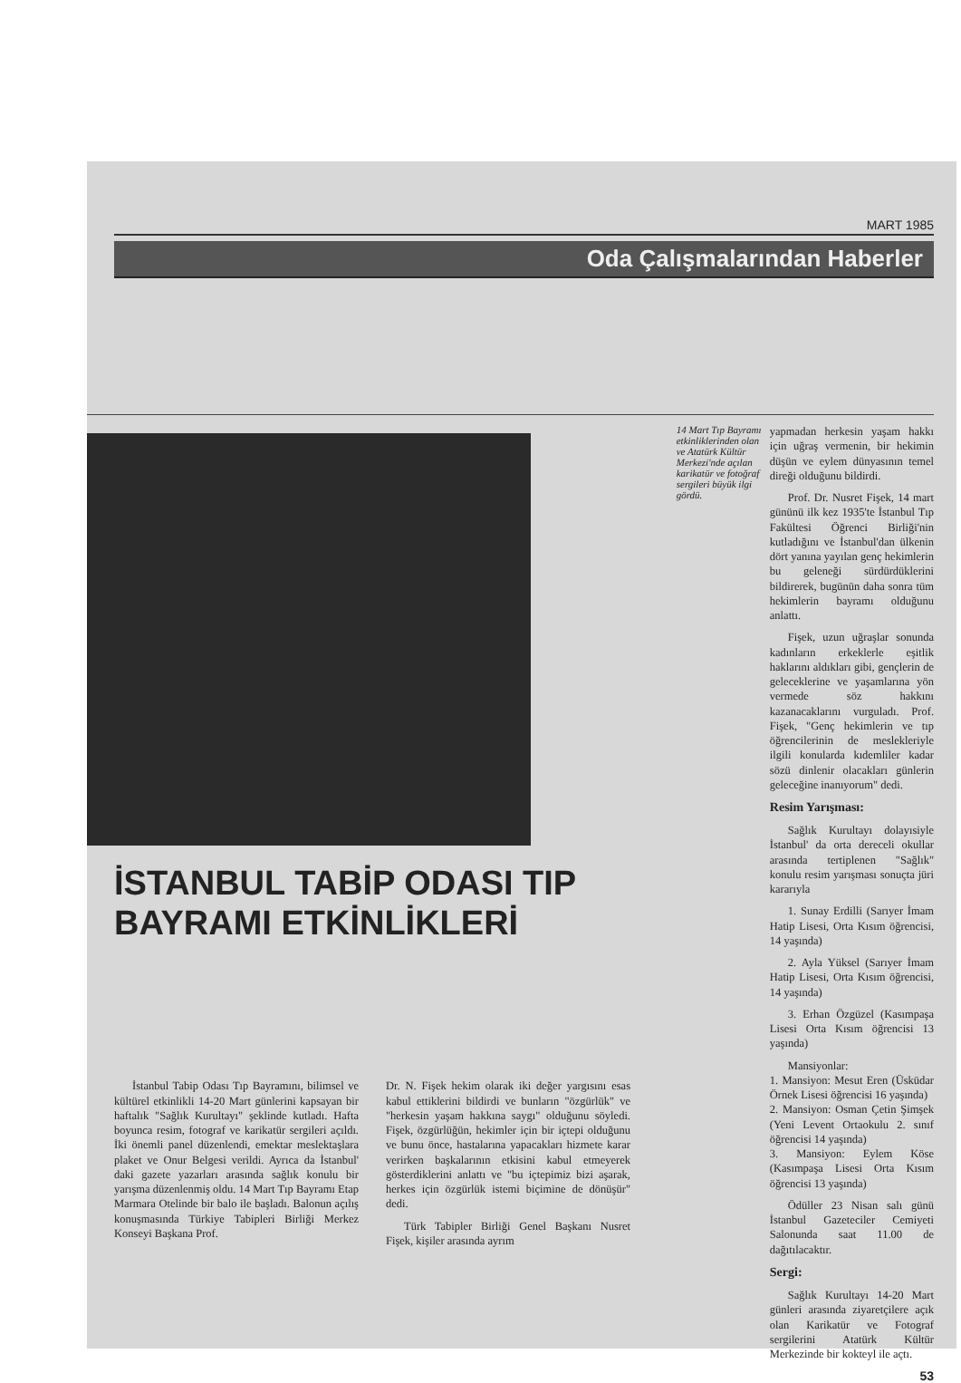MART 1985
Oda Çalışmalarından Haberler
İSTANBUL TABİP ODASI TIP BAYRAMI ETKİNLİKLERİ
İstanbul Tabip Odası Tıp Bayramını, bilimsel ve kültürel etkinlikli 14-20 Mart günlerini kapsayan bir haftalık "Sağlık Kurultayı" şeklinde kutladı. Hafta boyunca resim, fotograf ve karikatür sergileri açıldı. İki önemli panel düzenlendi, emektar meslektaşlara plaket ve Onur Belgesi verildi. Ayrıca da İstanbul' daki gazete yazarları arasında sağlık konulu bir yarışma düzenlenmiş oldu. 14 Mart Tıp Bayramı Etap Marmara Otelinde bir balo ile başladı. Balonun açılış konuşmasında Türkiye Tabipleri Birliği Merkez Konseyi Başkana Prof.
Dr. N. Fişek hekim olarak iki değer yargısını esas kabul ettiklerini bildirdi ve bunların "özgürlük" ve "herkesin yaşam hakkına saygı" olduğunu söyledi. Fişek, özgürlüğün, hekimler için bir içtepi olduğunu ve bunu önce, hastalarına yapacakları hizmete karar verirken başkalarının etkisini kabul etmeyerek gösterdiklerini anlattı ve "bu içtepimiz bizi aşarak, herkes için özgürlük istemi biçimine de dönüşür" dedi.
Türk Tabipler Birliği Genel Başkanı Nusret Fişek, kişiler arasında ayrım
14 Mart Tıp Bayramı etkinliklerinden olan ve Atatürk Kültür Merkezi'nde açılan karikatür ve fotoğraf sergileri büyük ilgi gördü.
yapmadan herkesin yaşam hakkı için uğraş vermenin, bir hekimin düşün ve eylem dünyasının temel direği olduğunu bildirdi.
Prof. Dr. Nusret Fişek, 14 mart gününü ilk kez 1935'te İstanbul Tıp Fakültesi Öğrenci Birliği'nin kutladığını ve İstanbul'dan ülkenin dört yanına yayılan genç hekimlerin bu geleneği sürdürdüklerini bildirerek, bugünün daha sonra tüm hekimlerin bayramı olduğunu anlattı.
Fişek, uzun uğraşlar sonunda kadınların erkeklerle eşitlik haklarını aldıkları gibi, gençlerin de geleceklerine ve yaşamlarına yön vermede söz hakkını kazanacaklarını vurguladı. Prof. Fişek, "Genç hekimlerin ve tıp öğrencilerinin de meslekleriyle ilgili konularda kıdemliler kadar sözü dinlenir olacakları günlerin geleceğine inanıyorum" dedi.
Resim Yarışması:
Sağlık Kurultayı dolayısiyle İstanbul' da orta dereceli okullar arasında tertiplenen "Sağlık" konulu resim yarışması sonuçta jüri kararıyla
1. Sunay Erdilli (Sarıyer İmam Hatip Lisesi, Orta Kısım öğrencisi, 14 yaşında)
2. Ayla Yüksel (Sarıyer İmam Hatip Lisesi, Orta Kısım öğrencisi, 14 yaşında)
3. Erhan Özgüzel (Kasımpaşa Lisesi Orta Kısım öğrencisi 13 yaşında)
Mansiyonlar:
1. Mansiyon: Mesut Eren (Üsküdar Örnek Lisesi öğrencisi 16 yaşında)
2. Mansiyon: Osman Çetin Şimşek (Yeni Levent Ortaokulu 2. sınıf öğrencisi 14 yaşında)
3. Mansiyon: Eylem Köse (Kasımpaşa Lisesi Orta Kısım öğrencisi 13 yaşında)
Ödüller 23 Nisan salı günü İstanbul Gazeteciler Cemiyeti Salonunda saat 11.00 de dağıtılacaktır.
Sergi:
Sağlık Kurultayı 14-20 Mart günleri arasında ziyaretçilere açık olan Karikatür ve Fotograf sergilerini Atatürk Kültür Merkezinde bir kokteyl ile açtı.
53